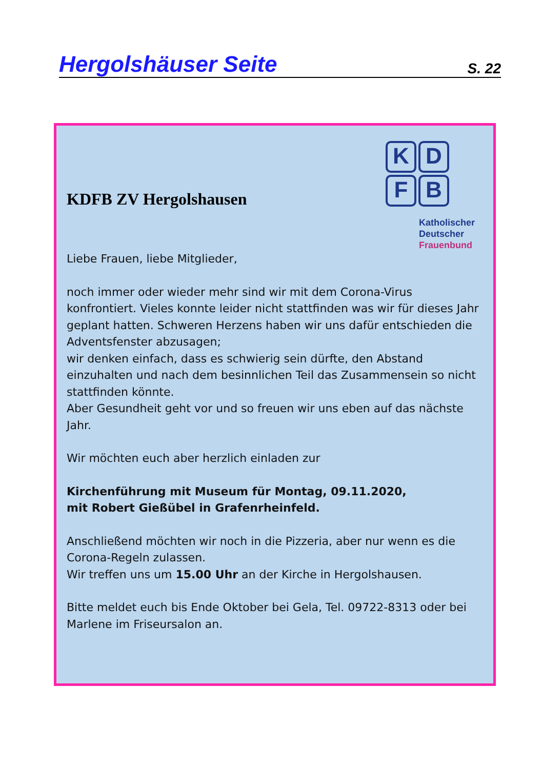Hergolshäuser Seite
S. 22
KDFB ZV Hergolshausen
K
D
F
B
Katholischer
Deutscher
Frauenbund
Liebe Frauen, liebe Mitglieder,
noch immer oder wieder mehr sind wir mit dem Corona-Virus konfrontiert. Vieles konnte leider nicht stattfinden was wir für dieses Jahr geplant hatten. Schweren Herzens haben wir uns dafür entschieden die Adventsfenster abzusagen;
wir denken einfach, dass es schwierig sein dürfte, den Abstand einzuhalten und nach dem besinnlichen Teil das Zusammensein so nicht stattfinden könnte.
Aber Gesundheit geht vor und so freuen wir uns eben auf das nächste Jahr.
Wir möchten euch aber herzlich einladen zur
Kirchenführung mit Museum für Montag, 09.11.2020,
mit Robert Gießübel in Grafenrheinfeld.
Anschließend möchten wir noch in die Pizzeria, aber nur wenn es die Corona-Regeln zulassen.
Wir treffen uns um 15.00 Uhr an der Kirche in Hergolshausen.
Bitte meldet euch bis Ende Oktober bei Gela, Tel. 09722-8313 oder bei Marlene im Friseursalon an.